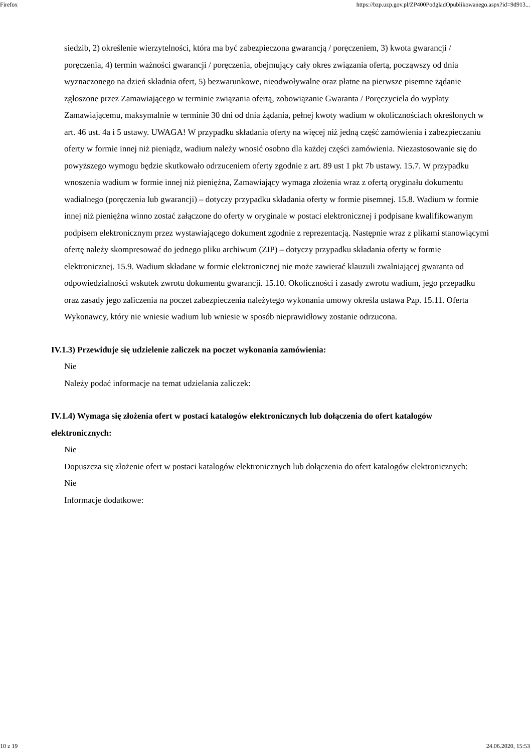Firefox https://bzp.uzp.gov.pl/ZP400PodgladOpublikowanego.aspx?id=9d913...
siedzib, 2) określenie wierzytelności, która ma być zabezpieczona gwarancją / poręczeniem, 3) kwota gwarancji / poręczenia, 4) termin ważności gwarancji / poręczenia, obejmujący cały okres związania ofertą, począwszy od dnia wyznaczonego na dzień składnia ofert, 5) bezwarunkowe, nieodwoływalne oraz płatne na pierwsze pisemne żądanie zgłoszone przez Zamawiającego w terminie związania ofertą, zobowiązanie Gwaranta / Poręczyciela do wypłaty Zamawiającemu, maksymalnie w terminie 30 dni od dnia żądania, pełnej kwoty wadium w okolicznościach określonych w art. 46 ust. 4a i 5 ustawy. UWAGA! W przypadku składania oferty na więcej niż jedną część zamówienia i zabezpieczaniu oferty w formie innej niż pieniądz, wadium należy wnosić osobno dla każdej części zamówienia. Niezastosowanie się do powyższego wymogu będzie skutkowało odrzuceniem oferty zgodnie z art. 89 ust 1 pkt 7b ustawy. 15.7. W przypadku wnoszenia wadium w formie innej niż pieniężna, Zamawiający wymaga złożenia wraz z ofertą oryginału dokumentu wadialnego (poręczenia lub gwarancji) – dotyczy przypadku składania oferty w formie pisemnej. 15.8. Wadium w formie innej niż pieniężna winno zostać załączone do oferty w oryginale w postaci elektronicznej i podpisane kwalifikowanym podpisem elektronicznym przez wystawiającego dokument zgodnie z reprezentacją. Następnie wraz z plikami stanowiącymi ofertę należy skompresować do jednego pliku archiwum (ZIP) – dotyczy przypadku składania oferty w formie elektronicznej. 15.9. Wadium składane w formie elektronicznej nie może zawierać klauzuli zwalniającej gwaranta od odpowiedzialności wskutek zwrotu dokumentu gwarancji. 15.10. Okoliczności i zasady zwrotu wadium, jego przepadku oraz zasady jego zaliczenia na poczet zabezpieczenia należytego wykonania umowy określa ustawa Pzp. 15.11. Oferta Wykonawcy, który nie wniesie wadium lub wniesie w sposób nieprawidłowy zostanie odrzucona.
IV.1.3) Przewiduje się udzielenie zaliczek na poczet wykonania zamówienia:
Nie
Należy podać informacje na temat udzielania zaliczek:
IV.1.4) Wymaga się złożenia ofert w postaci katalogów elektronicznych lub dołączenia do ofert katalogów elektronicznych:
Nie
Dopuszcza się złożenie ofert w postaci katalogów elektronicznych lub dołączenia do ofert katalogów elektronicznych:
Nie
Informacje dodatkowe:
10 z 19 24.06.2020, 15:53